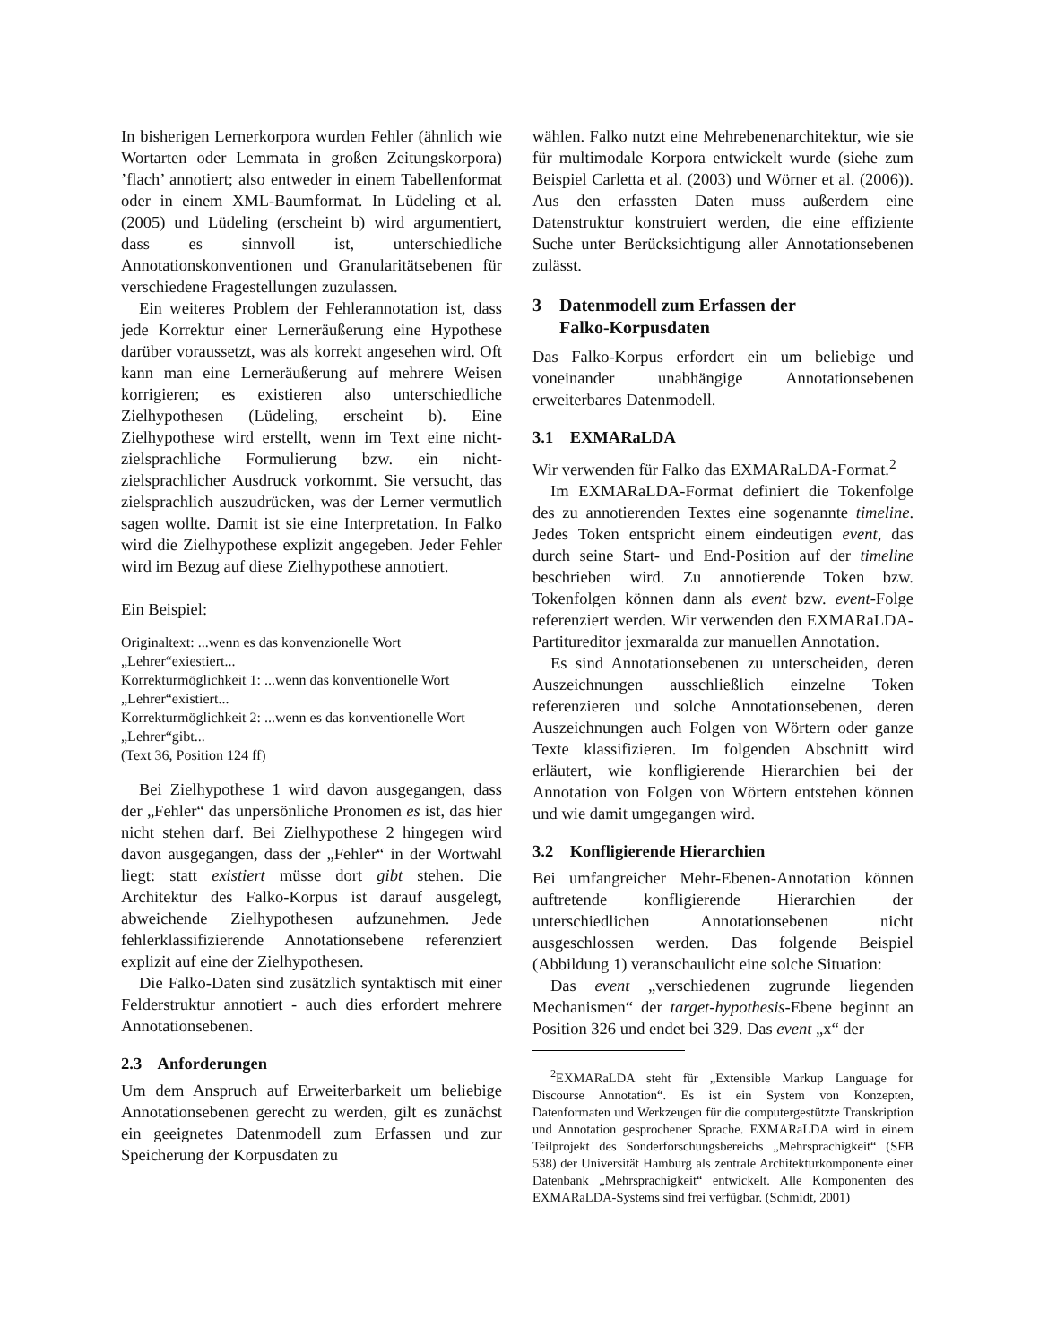In bisherigen Lernerkorpora wurden Fehler (ähnlich wie Wortarten oder Lemmata in großen Zeitungskorpora) ’flach’ annotiert; also entweder in einem Tabellenformat oder in einem XML-Baumformat. In Lüdeling et al. (2005) und Lüdeling (erscheint b) wird argumentiert, dass es sinnvoll ist, unterschiedliche Annotationskonventionen und Granularitätsebenen für verschiedene Fragestellungen zuzulassen.
Ein weiteres Problem der Fehlerannotation ist, dass jede Korrektur einer Lerneräußerung eine Hypothese darüber voraussetzt, was als korrekt angesehen wird. Oft kann man eine Lerneräußerung auf mehrere Weisen korrigieren; es existieren also unterschiedliche Zielhypothesen (Lüdeling, erscheint b). Eine Zielhypothese wird erstellt, wenn im Text eine nicht-zielsprachliche Formulierung bzw. ein nicht-zielsprachlicher Ausdruck vorkommt. Sie versucht, das zielsprachlich auszudrücken, was der Lerner vermutlich sagen wollte. Damit ist sie eine Interpretation. In Falko wird die Zielhypothese explizit angegeben. Jeder Fehler wird im Bezug auf diese Zielhypothese annotiert.
Ein Beispiel:
Originaltext: ...wenn es das konvenzionelle Wort „Lehrer“exiestiert...
Korrekturmöglichkeit 1: ...wenn das konventionelle Wort „Lehrer“existiert...
Korrekturmöglichkeit 2: ...wenn es das konventionelle Wort „Lehrer“gibt...
(Text 36, Position 124 ff)
Bei Zielhypothese 1 wird davon ausgegangen, dass der „Fehler“ das unpersönliche Pronomen es ist, das hier nicht stehen darf. Bei Zielhypothese 2 hingegen wird davon ausgegangen, dass der „Fehler“ in der Wortwahl liegt: statt existiert müsse dort gibt stehen. Die Architektur des Falko-Korpus ist darauf ausgelegt, abweichende Zielhypothesen aufzunehmen. Jede fehlerklassifizierende Annotationsebene referenziert explizit auf eine der Zielhypothesen.
Die Falko-Daten sind zusätzlich syntaktisch mit einer Felderstruktur annotiert - auch dies erfordert mehrere Annotationsebenen.
2.3 Anforderungen
Um dem Anspruch auf Erweiterbarkeit um beliebige Annotationsebenen gerecht zu werden, gilt es zunächst ein geeignetes Datenmodell zum Erfassen und zur Speicherung der Korpusdaten zu
wählen. Falko nutzt eine Mehrebenenarchitektur, wie sie für multimodale Korpora entwickelt wurde (siehe zum Beispiel Carletta et al. (2003) und Wörner et al. (2006)). Aus den erfassten Daten muss außerdem eine Datenstruktur konstruiert werden, die eine effiziente Suche unter Berücksichtigung aller Annotationsebenen zulässt.
3 Datenmodell zum Erfassen der
Falko-Korpusdaten
Das Falko-Korpus erfordert ein um beliebige und voneinander unabhängige Annotationsebenen erweiterbares Datenmodell.
3.1 EXMARaLDA
Wir verwenden für Falko das EXMARaLDA-Format.<sup>2</sup>
Im EXMARaLDA-Format definiert die Tokenfolge des zu annotierenden Textes eine sogenannte timeline. Jedes Token entspricht einem eindeutigen event, das durch seine Start- und End-Position auf der timeline beschrieben wird. Zu annotierende Token bzw. Tokenfolgen können dann als event bzw. event-Folge referenziert werden. Wir verwenden den EXMARaLDA-Partitureditor jexmaralda zur manuellen Annotation.
Es sind Annotationsebenen zu unterscheiden, deren Auszeichnungen ausschließlich einzelne Token referenzieren und solche Annotationsebenen, deren Auszeichnungen auch Folgen von Wörtern oder ganze Texte klassifizieren. Im folgenden Abschnitt wird erläutert, wie konfligierende Hierarchien bei der Annotation von Folgen von Wörtern entstehen können und wie damit umgegangen wird.
3.2 Konfligierende Hierarchien
Bei umfangreicher Mehr-Ebenen-Annotation können auftretende konfligierende Hierarchien der unterschiedlichen Annotationsebenen nicht ausgeschlossen werden. Das folgende Beispiel (Abbildung 1) veranschaulicht eine solche Situation:
Das event „verschiedenen zugrunde liegenden Mechanismen“ der target-hypothesis-Ebene beginnt an Position 326 und endet bei 329. Das event „x“ der
<sup>2</sup> EXMARaLDA steht für „Extensible Markup Language for Discourse Annotation“. Es ist ein System von Konzepten, Datenformaten und Werkzeugen für die computergestützte Transkription und Annotation gesprochener Sprache. EXMARaLDA wird in einem Teilprojekt des Sonderforschungsbereichs „Mehrsprachigkeit“ (SFB 538) der Universität Hamburg als zentrale Architekturkomponente einer Datenbank „Mehrsprachigkeit“ entwickelt. Alle Komponenten des EXMARaLDA-Systems sind frei verfügbar. (Schmidt, 2001)